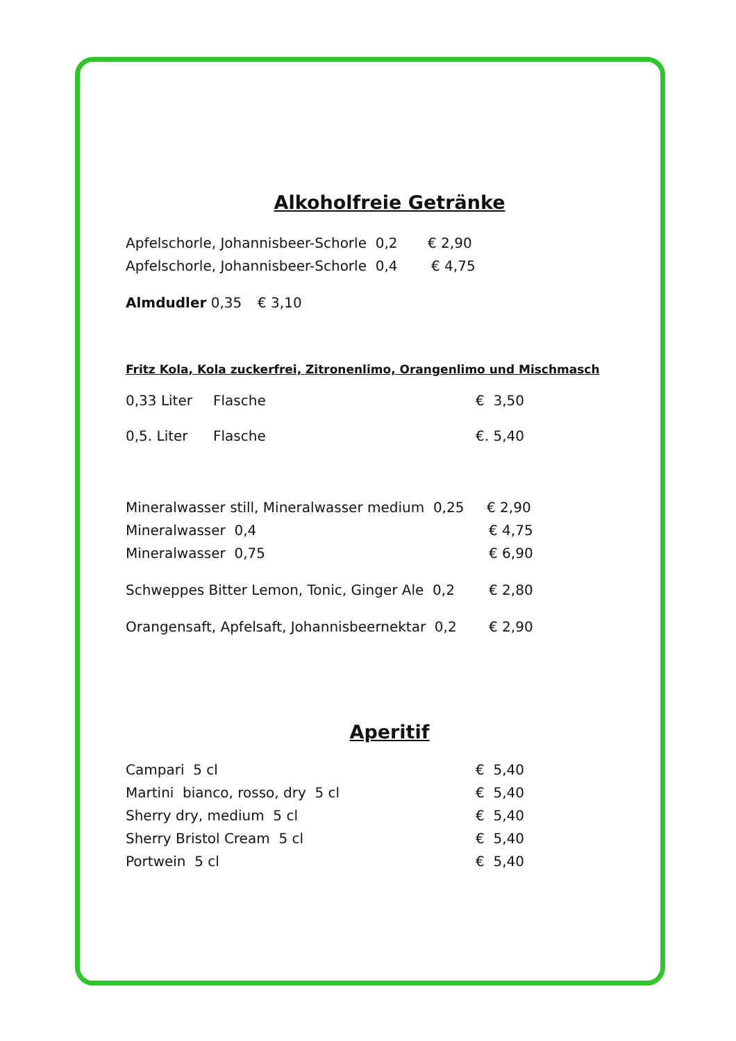Alkoholfreie Getränke
Apfelschorle, Johannisbeer-Schorle 0,2 € 2,90
Apfelschorle, Johannisbeer-Schorle 0,4 € 4,75
Almdudler 0,35 € 3,10
Fritz Kola, Kola zuckerfrei, Zitronenlimo, Orangenlimo und Mischmasch
0,33 Liter Flasche € 3,50
0,5. Liter Flasche €. 5,40
Mineralwasser still, Mineralwasser medium 0,25 € 2,90
Mineralwasser 0,4 € 4,75
Mineralwasser 0,75 € 6,90
Schweppes Bitter Lemon, Tonic, Ginger Ale 0,2 € 2,80
Orangensaft, Apfelsaft, Johannisbeernektar 0,2 € 2,90
Aperitif
Campari 5 cl € 5,40
Martini bianco, rosso, dry 5 cl € 5,40
Sherry dry, medium 5 cl € 5,40
Sherry Bristol Cream 5 cl € 5,40
Portwein 5 cl € 5,40